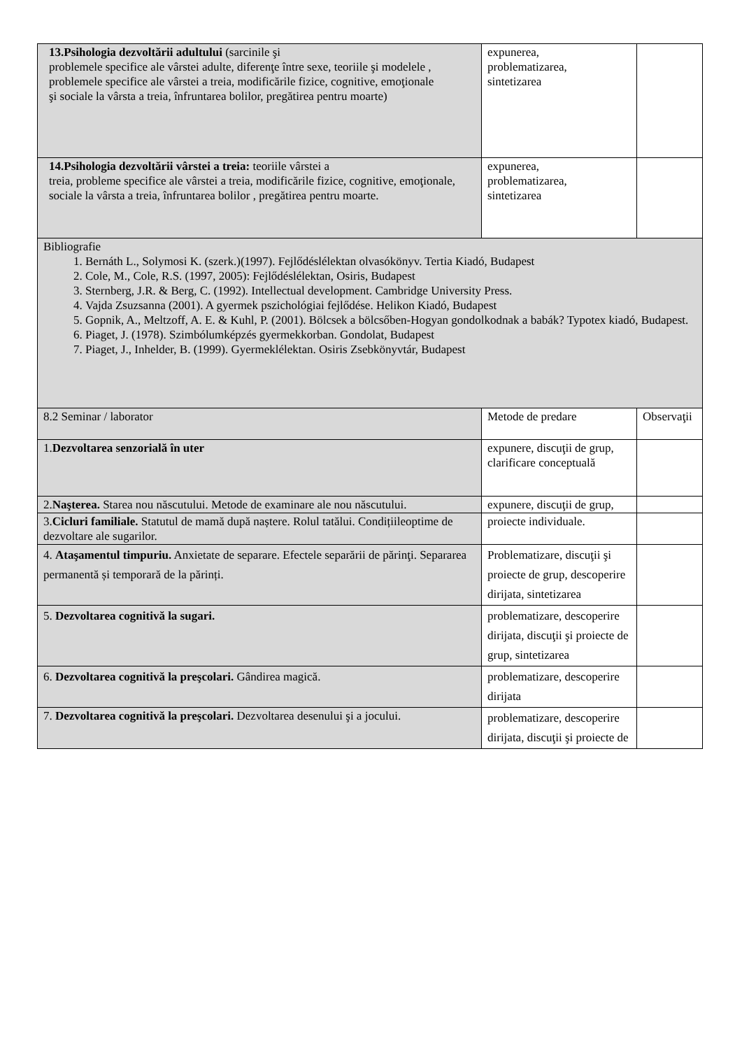| 13.Psihologia dezvoltării adultului (sarcinile şi problemele specifice ale vârstei adulte, diferenţe între sexe, teoriile şi modelele , problemele specifice ale vârstei a treia, modificările fizice, cognitive, emoţionale şi sociale la vârsta a treia, înfruntarea bolilor, pregătirea pentru moarte) | expunerea, problematizarea, sintetizarea | |
| 14.Psihologia dezvoltării vârstei a treia: teoriile vârstei a treia, probleme specifice ale vârstei a treia, modificările fizice, cognitive, emoţionale, sociale la vârsta a treia, înfruntarea bolilor , pregătirea pentru moarte. | expunerea, problematizarea, sintetizarea | |
| Bibliografie 1. Bernáth L., Solymosi K. (szerk.)(1997). Fejlődéslélektan olvasókönyv. Tertia Kiadó, Budapest 2. Cole, M., Cole, R.S. (1997, 2005): Fejlődéslélektan, Osiris, Budapest 3. Sternberg, J.R. & Berg, C. (1992). Intellectual development. Cambridge University Press. 4. Vajda Zsuzsanna (2001). A gyermek pszichológiai fejlődése. Helikon Kiadó, Budapest 5. Gopnik, A., Meltzoff, A. E. & Kuhl, P. (2001). Bölcsek a bölcsőben-Hogyan gondolkodnak a babák? Typotex kiadó, Budapest. 6. Piaget, J. (1978). Szimbólumképzés gyermekkorban. Gondolat, Budapest 7. Piaget, J., Inhelder, B. (1999). Gyermeklélektan. Osiris Zsebkönyvtár, Budapest | | |
| 8.2 Seminar / laborator | Metode de predare | Observaţii |
| 1. Dezvoltarea senzorială în uter | expunere, discuţii de grup, clarificare conceptuală | |
| 2. Naşterea. Starea nou născutului. Metode de examinare ale nou născutului. | expunere, discuţii de grup, | |
| 3. Cicluri familiale. Statutul de mamă după naștere. Rolul tatălui. Condițiileoptime de dezvoltare ale sugarilor. | proiecte individuale. | |
| 4. Ataşamentul timpuriu. Anxietate de separare. Efectele separării de părinţi. Separarea permanentă și temporară de la părinți. | Problematizare, discuţii şi proiecte de grup, descoperire dirijata, sintetizarea | |
| 5. Dezvoltarea cognitivă la sugari. | problematizare, descoperire dirijata, discuţii şi proiecte de grup, sintetizarea | |
| 6. Dezvoltarea cognitivă la preşcolari. Gândirea magică. | problematizare, descoperire dirijata | |
| 7. Dezvoltarea cognitivă la preşcolari. Dezvoltarea desenului şi a jocului. | problematizare, descoperire dirijata, discuţii şi proiecte de | |